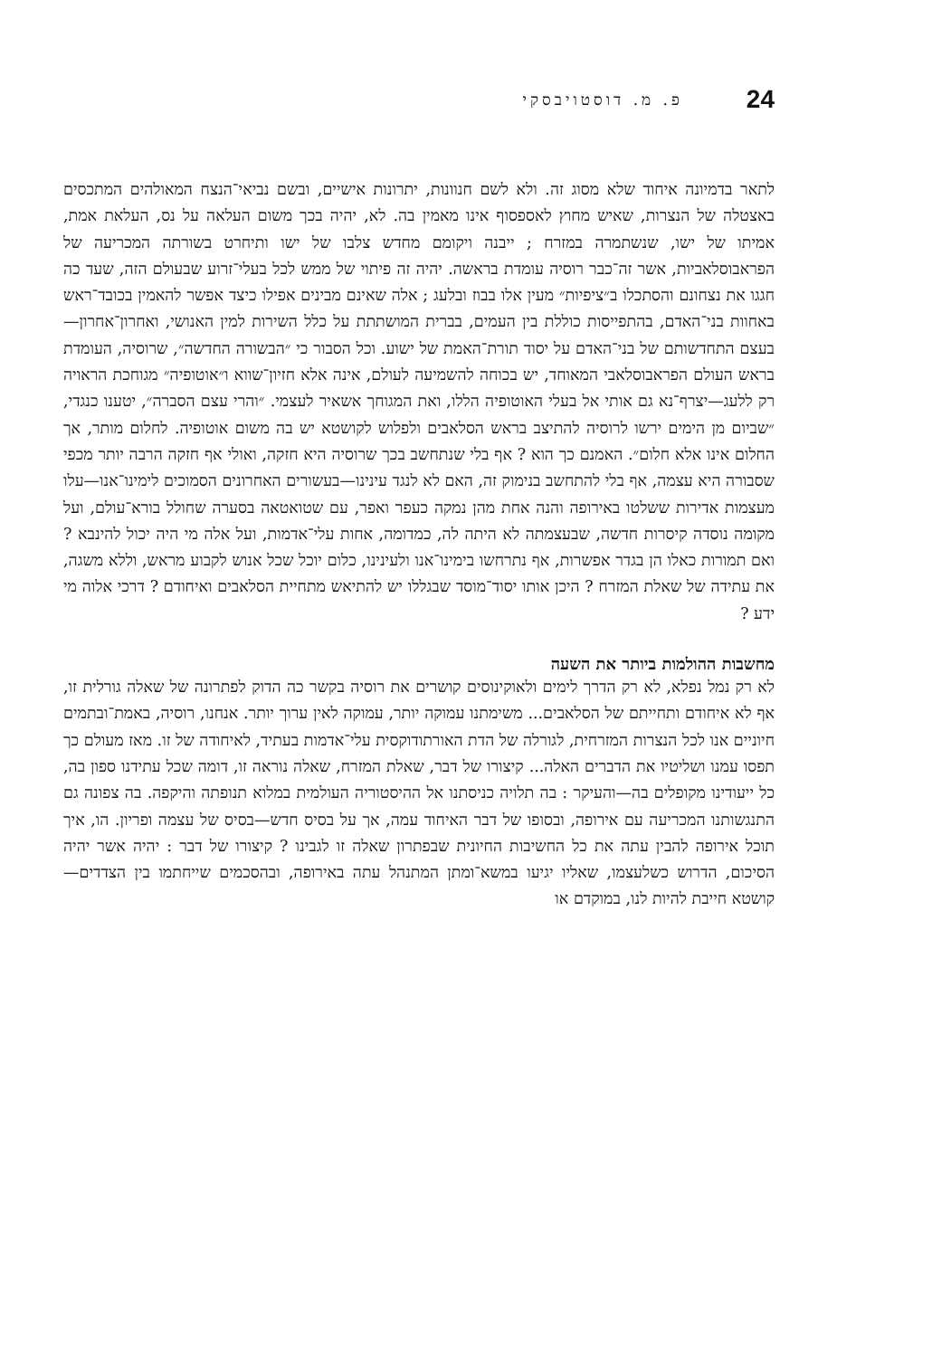24 פ. מ. דוסטויבסקי
לתאר בדמיונה איחוד שלא מסוג זה. ולא לשם חנוונות, יתרונות אישיים, ובשם נביאי־הנצח המאולהים המתכסים באצטלה של הנצרות, שאיש מחוץ לאספסוף אינו מאמין בה. לא, יהיה בכך משום העלאה על נס, העלאת אמת, אמיתו של ישו, שנשתמרה במזרח ; ייבנה ויקומם מחדש צלבו של ישו ותיחרט בשורתה המכריעה של הפראבוסלאביות, אשר זה־כבר רוסיה עומדת בראשה. יהיה זה פיתוי של ממש לכל בעלי־זרוע שבעולם הזה, שעד כה חגגו את נצחונם והסתכלו ב״ציפיות״ מעין אלו בבוז ובלעג ; אלה שאינם מבינים אפילו כיצד אפשר להאמין בכובד־ראש באחוות בני־האדם, בהתפייסות כוללת בין העמים, בברית המושתתת על כלל השירות למין האנושי, ואחרון־אחרון—בעצם התחדשותם של בני־האדם על יסוד תורת־האמת של ישוע. וכל הסבור כי ״הבשורה החדשה״, שרוסיה, העומדת בראש העולם הפראבוסלאבי המאוחד, יש בכוחה להשמיעה לעולם, אינה אלא חזיון־שווא ו״אוטופיה״ מגוחכת הראויה רק ללעג—יצרף־נא גם אותי אל בעלי האוטופיה הללו, ואת המגוחך אשאיר לעצמי. ״והרי עצם הסברה״, יטענו כנגדי, ״שביום מן הימים ירשו לרוסיה להתיצב בראש הסלאבים ולפלוש לקושטא יש בה משום אוטופיה. לחלום מותר, אך החלום אינו אלא חלום״. האמנם כך הוא ? אף בלי שנתחשב בכך שרוסיה היא חזקה, ואולי אף חזקה הרבה יותר מכפי שסבורה היא עצמה, אף בלי להתחשב בנימוק זה, האם לא לנגד עינינו—בעשורים האחרונים הסמוכים לימינו־אנו—עלו מעצמות אדירות ששלטו באירופה והנה אחת מהן נמקה כעפר ואפר, עם שטואטאה בסערה שחולל בורא־עולם, ועל מקומה נוסדה קיסרות חדשה, שבעצמתה לא היתה לה, כמדומה, אחות עלי־אדמות, ועל אלה מי היה יכול להינבא ? ואם תמורות כאלו הן בגדר אפשרות, אף נתרחשו בימינו־אנו ולעינינו, כלום יוכל שכל אנוש לקבוע מראש, וללא משגה, את עתידה של שאלת המזרח ? היכן אותו יסוד־מוסד שבגללו יש להתיאש מתחיית הסלאבים ואיחודם ? דרכי אלוה מי ידע ?
מחשבות ההולמות ביותר את השעה
לא רק נמל נפלא, לא רק הדרך לימים ולאוקינוסים קושרים את רוסיה בקשר כה הדוק לפתרונה של שאלה גורלית זו, אף לא איחודם ותחייתם של הסלאבים... משימתנו עמוקה יותר, עמוקה לאין ערוך יותר. אנחנו, רוסיה, באמת־ובתמים חיוניים אנו לכל הנצרות המזרחית, לגורלה של הדת האורתודוקסית עלי־אדמות בעתיד, לאיחודה של זו. מאז מעולם כך תפסו עמנו ושליטיו את הדברים האלה... קיצורו של דבר, שאלת המזרח, שאלה נוראה זו, דומה שכל עתידנו ספון בה, כל ייעודינו מקופלים בה—והעיקר : בה תלויה כניסתנו אל ההיסטוריה העולמית במלוא תנופתה והיקפה. בה צפונה גם התנגשותנו המכריעה עם אירופה, ובסופו של דבר האיחוד עמה, אך על בסיס חדש—בסיס של עצמה ופריון. הו, איך תוכל אירופה להבין עתה את כל החשיבות החיונית שבפתרון שאלה זו לגבינו ? קיצורו של דבר : יהיה אשר יהיה הסיכום, הדרוש כשלעצמו, שאליו יגיעו במשא־ומתן המתנהל עתה באירופה, ובהסכמים שייחתמו בין הצדדים—קושטא חייבת להיות לנו, במוקדם או